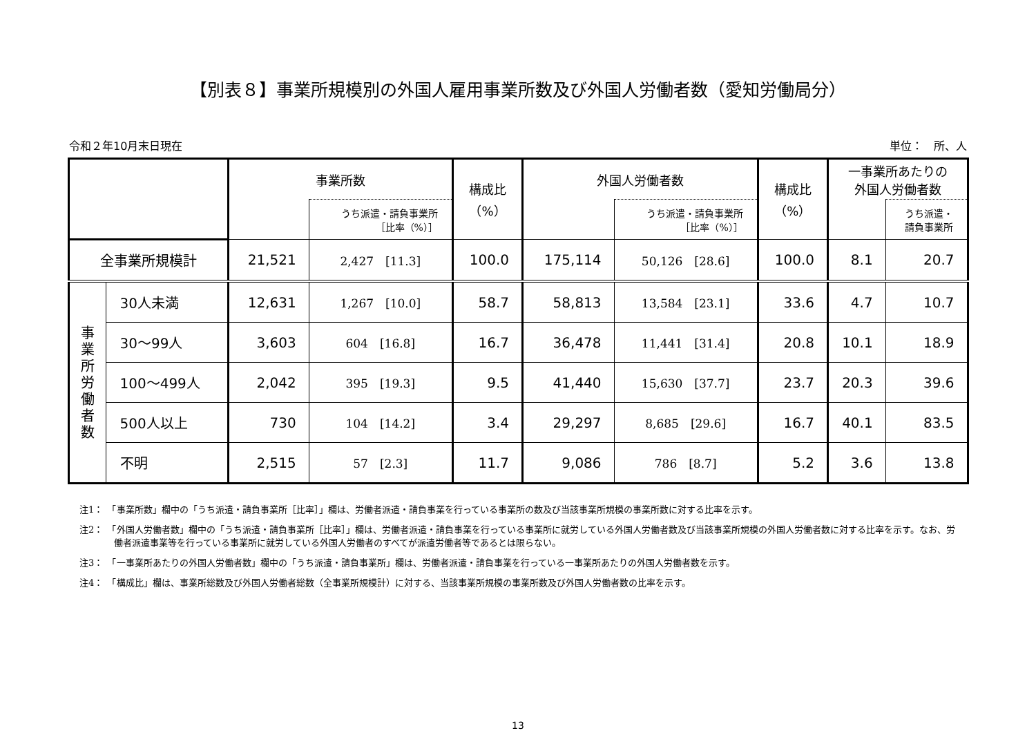【別表８】事業所規模別の外国人雇用事業所数及び外国人労働者数（愛知労働局分）
令和２年10月末日現在 単位：　所、人
| | | 事業所数 | | 構成比 （%） | 外国人労働者数 | | 構成比 （%） | 一事業所あたりの 外国人労働者数 | |
| --- | --- | --- | --- | --- | --- | --- | --- | --- | --- |
| | | | うち派遣・請負事業所 ［比率（%）］ | | | うち派遣・請負事業所 ［比率（%）］ | | | うち派遣・ 請負事業所 |
| 全事業所規模計 | | 21,521 | 2,427 [11.3] | 100.0 | 175,114 | 50,126 [28.6] | 100.0 | 8.1 | 20.7 |
| 事 業 所 労 働 者 数 | 30人未満 | 12,631 | 1,267 [10.0] | 58.7 | 58,813 | 13,584 [23.1] | 33.6 | 4.7 | 10.7 |
| | 30～99人 | 3,603 | 604 [16.8] | 16.7 | 36,478 | 11,441 [31.4] | 20.8 | 10.1 | 18.9 |
| | 100～499人 | 2,042 | 395 [19.3] | 9.5 | 41,440 | 15,630 [37.7] | 23.7 | 20.3 | 39.6 |
| | 500人以上 | 730 | 104 [14.2] | 3.4 | 29,297 | 8,685 [29.6] | 16.7 | 40.1 | 83.5 |
| | 不明 | 2,515 | 57 [2.3] | 11.7 | 9,086 | 786 [8.7] | 5.2 | 3.6 | 13.8 |
注1：　「事業所数」欄中の「うち派遣・請負事業所［比率］」欄は、労働者派遣・請負事業を行っている事業所の数及び当該事業所規模の事業所数に対する比率を示す。
注2：　「外国人労働者数」欄中の「うち派遣・請負事業所［比率］」欄は、労働者派遣・請負事業を行っている事業所に就労している外国人労働者数及び当該事業所規模の外国人労働者数に対する比率を示す。なお、労働者派遣事業等を行っている事業所に就労している外国人労働者のすべてが派遣労働者等であるとは限らない。
注3：　「一事業所あたりの外国人労働者数」欄中の「うち派遣・請負事業所」欄は、労働者派遣・請負事業を行っている一事業所あたりの外国人労働者数を示す。
注4：　「構成比」欄は、事業所総数及び外国人労働者総数（全事業所規模計）に対する、当該事業所規模の事業所数及び外国人労働者数の比率を示す。
13